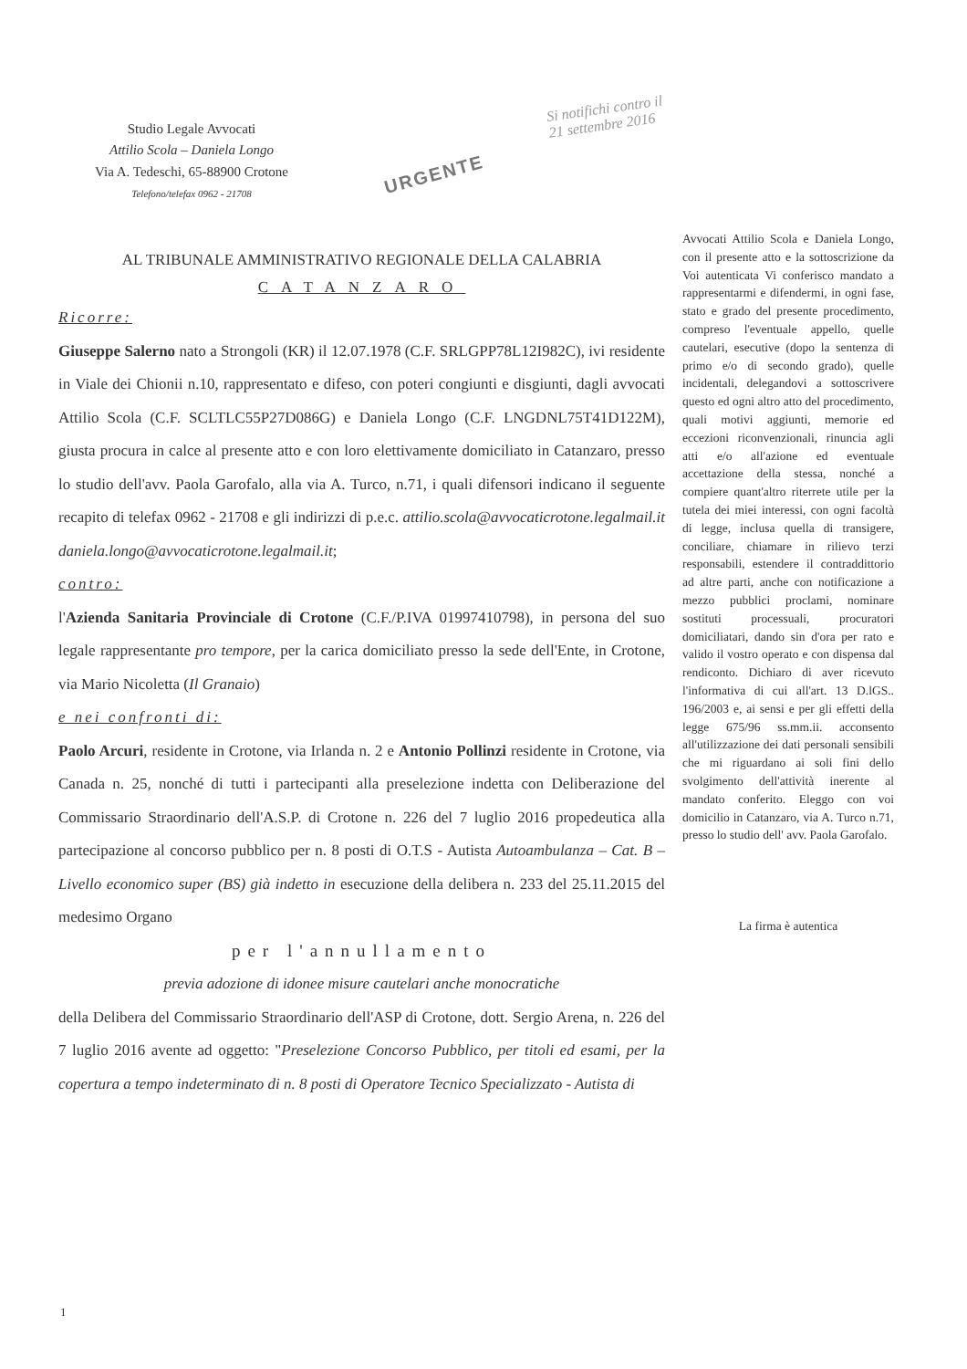Studio Legale Avvocati
Attilio Scola – Daniela Longo
Via A. Tedeschi, 65-88900 Crotone
Telefono/telefax 0962 - 21708
Si notifichi contro il
21 settembre 2016
URGENTE
AL TRIBUNALE AMMINISTRATIVO REGIONALE DELLA CALABRIA
CATANZARO
Ricorre:
Giuseppe Salerno nato a Strongoli (KR) il 12.07.1978 (C.F. SRLGPP78L12I982C), ivi residente in Viale dei Chionii n.10, rappresentato e difeso, con poteri congiunti e disgiunti, dagli avvocati Attilio Scola (C.F. SCLTLC55P27D086G) e Daniela Longo (C.F. LNGDNL75T41D122M), giusta procura in calce al presente atto e con loro elettivamente domiciliato in Catanzaro, presso lo studio dell'avv. Paola Garofalo, alla via A. Turco, n.71, i quali difensori indicano il seguente recapito di telefax 0962 - 21708 e gli indirizzi di p.e.c. attilio.scola@avvocaticrotone.legalmail.it daniela.longo@avvocaticrotone.legalmail.it;
contro:
l'Azienda Sanitaria Provinciale di Crotone (C.F./P.IVA 01997410798), in persona del suo legale rappresentante pro tempore, per la carica domiciliato presso la sede dell'Ente, in Crotone, via Mario Nicoletta (Il Granaio)
e nei confronti di:
Paolo Arcuri, residente in Crotone, via Irlanda n. 2 e Antonio Pollinzi residente in Crotone, via Canada n. 25, nonché di tutti i partecipanti alla preselezione indetta con Deliberazione del Commissario Straordinario dell'A.S.P. di Crotone n. 226 del 7 luglio 2016 propedeutica alla partecipazione al concorso pubblico per n. 8 posti di O.T.S - Autista Autoambulanza – Cat. B – Livello economico super (BS) già indetto in esecuzione della delibera n. 233 del 25.11.2015 del medesimo Organo
per l'annullamento
previa adozione di idonee misure cautelari anche monocratiche
della Delibera del Commissario Straordinario dell'ASP di Crotone, dott. Sergio Arena, n. 226 del 7 luglio 2016 avente ad oggetto: "Preselezione Concorso Pubblico, per titoli ed esami, per la copertura a tempo indeterminato di n. 8 posti di Operatore Tecnico Specializzato - Autista di
Avvocati Attilio Scola e Daniela Longo, con il presente atto e la sottoscrizione da Voi autenticata Vi conferisco mandato a rappresentarmi e difendermi, in ogni fase, stato e grado del presente procedimento, compreso l'eventuale appello, quelle cautelari, esecutive (dopo la sentenza di primo e/o di secondo grado), quelle incidentali, delegandovi a sottoscrivere questo ed ogni altro atto del procedimento, quali motivi aggiunti, memorie ed eccezioni riconvenzionali, rinuncia agli atti e/o all'azione ed eventuale accettazione della stessa, nonché a compiere quant'altro riterrete utile per la tutela dei miei interessi, con ogni facoltà di legge, inclusa quella di transigere, conciliare, chiamare in rilievo terzi responsabili, estendere il contraddittorio ad altre parti, anche con notificazione a mezzo pubblici proclami, nominare sostituti processuali, procuratori domiciliatari, dando sin d'ora per rato e valido il vostro operato e con dispensa dal rendiconto. Dichiaro di aver ricevuto l'informativa di cui all'art. 13 D.lGS.. 196/2003 e, ai sensi e per gli effetti della legge 675/96 ss.mm.ii. acconsento all'utilizzazione dei dati personali sensibili che mi riguardano ai soli fini dello svolgimento dell'attività inerente al mandato conferito. Eleggo con voi domicilio in Catanzaro, via A. Turco n.71, presso lo studio dell' avv. Paola Garofalo.
La firma è autentica
1